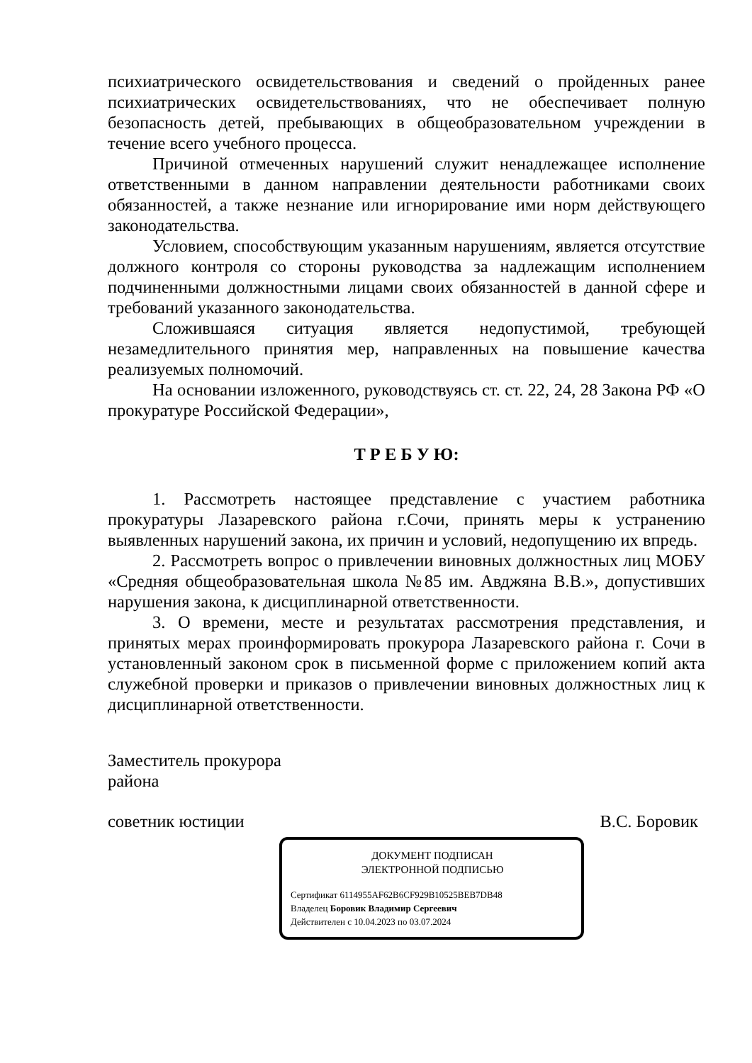психиатрического освидетельствования и сведений о пройденных ранее психиатрических освидетельствованиях, что не обеспечивает полную безопасность детей, пребывающих в общеобразовательном учреждении в течение всего учебного процесса.
Причиной отмеченных нарушений служит ненадлежащее исполнение ответственными в данном направлении деятельности работниками своих обязанностей, а также незнание или игнорирование ими норм действующего законодательства.
Условием, способствующим указанным нарушениям, является отсутствие должного контроля со стороны руководства за надлежащим исполнением подчиненными должностными лицами своих обязанностей в данной сфере и требований указанного законодательства.
Сложившаяся ситуация является недопустимой, требующей незамедлительного принятия мер, направленных на повышение качества реализуемых полномочий.
На основании изложенного, руководствуясь ст. ст. 22, 24, 28 Закона РФ «О прокуратуре Российской Федерации»,
Т Р Е Б У Ю:
1. Рассмотреть настоящее представление с участием работника прокуратуры Лазаревского района г.Сочи, принять меры к устранению выявленных нарушений закона, их причин и условий, недопущению их впредь.
2. Рассмотреть вопрос о привлечении виновных должностных лиц МОБУ «Средняя общеобразовательная школа №85 им. Авджяна В.В.», допустивших нарушения закона, к дисциплинарной ответственности.
3. О времени, месте и результатах рассмотрения представления, и принятых мерах проинформировать прокурора Лазаревского района г. Сочи в установленный законом срок в письменной форме с приложением копий акта служебной проверки и приказов о привлечении виновных должностных лиц к дисциплинарной ответственности.
Заместитель прокурора
района
советник юстиции В.С. Боровик
ДОКУМЕНТ ПОДПИСАН
ЭЛЕКТРОННОЙ ПОДПИСЬЮ
Сертификат 6114955AF62B6CF929B10525BEB7DB48
Владелец Боровик Владимир Сергеевич
Действителен с 10.04.2023 по 03.07.2024